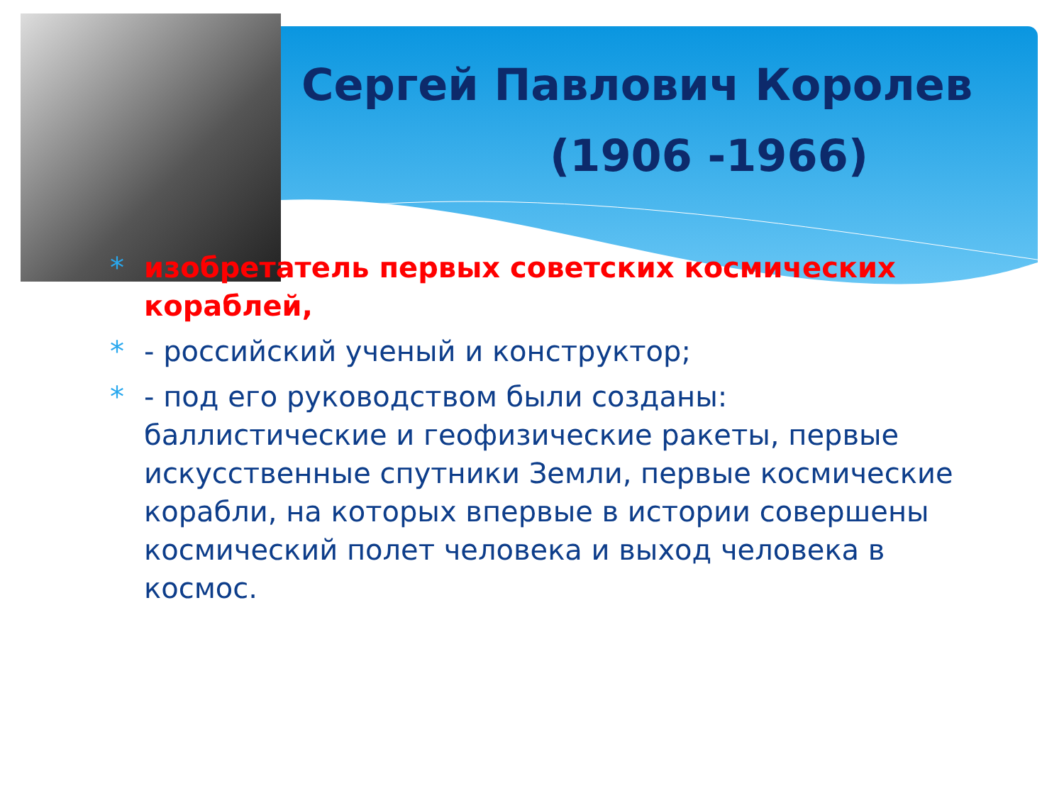Сергей Павлович Королев
(1906 -1966)
* изобретатель первых советских космических кораблей,
* - российский ученый и конструктор;
* - под его руководством были созданы: баллистические и геофизические ракеты, первые искусственные спутники Земли, первые космические корабли, на которых впервые в истории совершены космический полет человека и выход человека в космос.